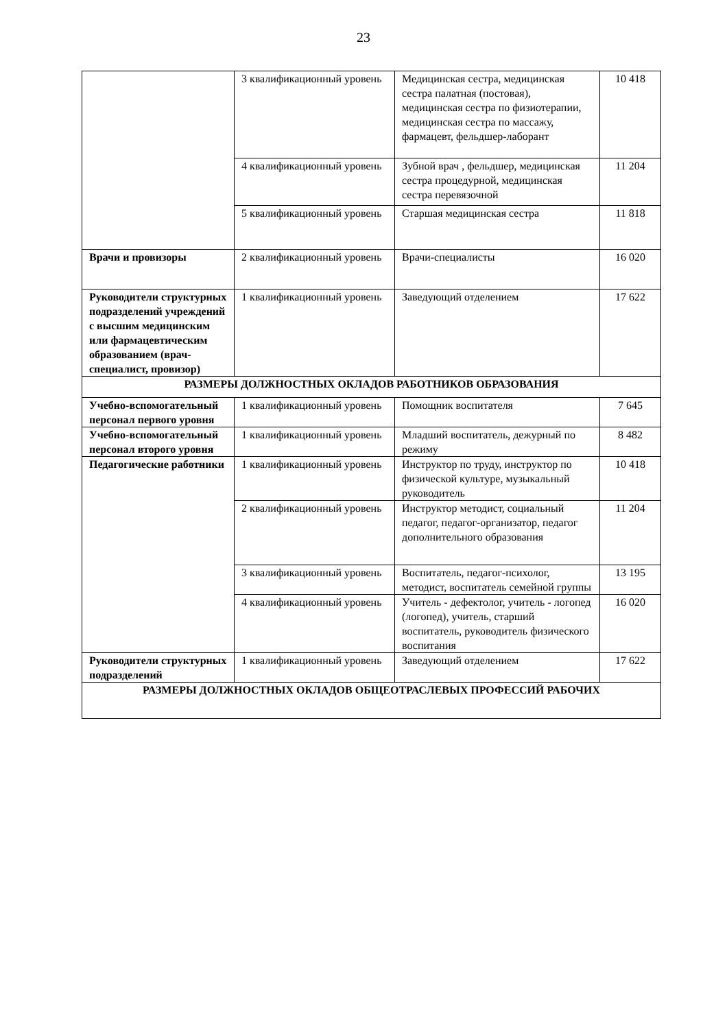23
| | 3 квалификационный уровень | Медицинская сестра, медицинская сестра палатная (постовая), медицинская сестра по физиотерапии, медицинская сестра по массажу, фармацевт, фельдшер-лаборант | 10 418 |
| | 4 квалификационный уровень | Зубной врач , фельдшер, медицинская сестра процедурной, медицинская сестра перевязочной | 11 204 |
| | 5 квалификационный уровень | Старшая медицинская сестра | 11 818 |
| Врачи и провизоры | 2 квалификационный уровень | Врачи-специалисты | 16 020 |
| Руководители структурных подразделений учреждений с высшим медицинским или фармацевтическим образованием (врач-специалист, провизор) | 1 квалификационный уровень | Заведующий отделением | 17 622 |
| РАЗМЕРЫ ДОЛЖНОСТНЫХ ОКЛАДОВ РАБОТНИКОВ ОБРАЗОВАНИЯ | | | |
| Учебно-вспомогательный персонал первого уровня | 1 квалификационный уровень | Помощник воспитателя | 7 645 |
| Учебно-вспомогательный персонал второго уровня | 1 квалификационный уровень | Младший воспитатель, дежурный по режиму | 8 482 |
| Педагогические работники | 1 квалификационный уровень | Инструктор по труду, инструктор по физической культуре, музыкальный руководитель | 10 418 |
| | 2 квалификационный уровень | Инструктор методист, социальный педагог, педагог-организатор, педагог дополнительного образования | 11 204 |
| | 3 квалификационный уровень | Воспитатель, педагог-психолог, методист, воспитатель семейной группы | 13 195 |
| | 4 квалификационный уровень | Учитель - дефектолог, учитель - логопед (логопед), учитель, старший воспитатель, руководитель физического воспитания | 16 020 |
| Руководители структурных подразделений | 1 квалификационный уровень | Заведующий отделением | 17 622 |
| РАЗМЕРЫ ДОЛЖНОСТНЫХ ОКЛАДОВ ОБЩЕОТРАСЛЕВЫХ ПРОФЕССИЙ РАБОЧИХ | | | |